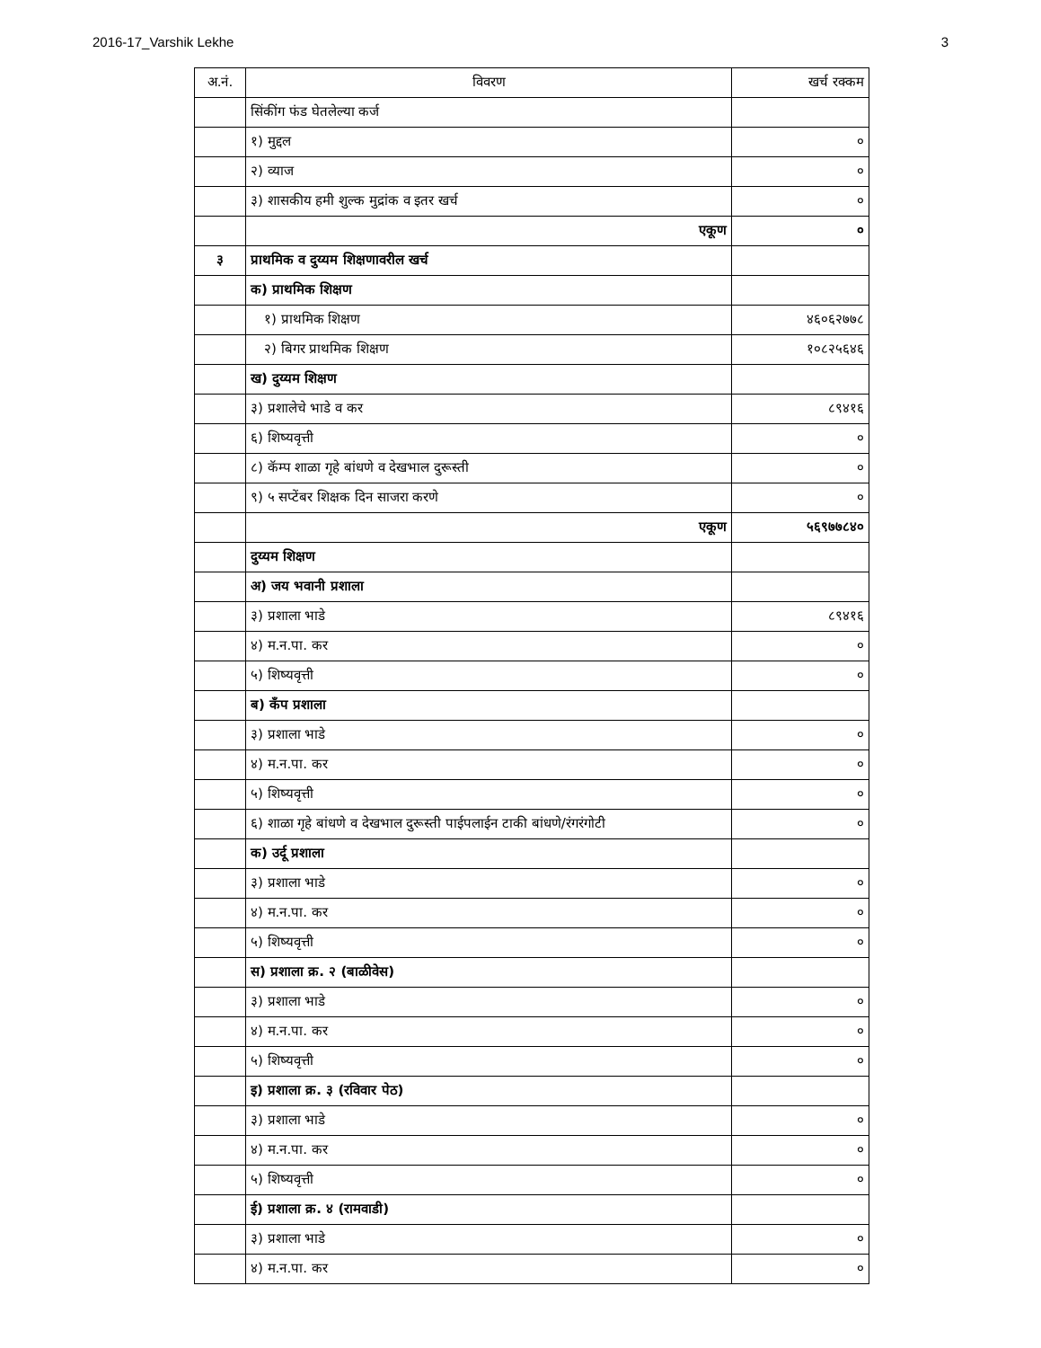2016-17_Varshik Lekhe 3
| अ.नं. | विवरण | खर्च रक्कम |
| --- | --- | --- |
| | सिंकींग फंड घेतलेल्या कर्ज | |
| | १) मुद्दल | ० |
| | २) व्याज | ० |
| | ३) शासकीय हमी शुल्क मुद्रांक व इतर खर्च | ० |
| | एकूण | ० |
| ३ | प्राथमिक व दुय्यम शिक्षणावरील खर्च | |
| | क) प्राथमिक शिक्षण | |
| | १) प्राथमिक शिक्षण | ४६०६२७७८ |
| | २) बिगर प्राथमिक शिक्षण | १०८२५६४६ |
| | ख) दुय्यम शिक्षण | |
| | ३) प्रशालेचे भाडे व कर | ८९४१६ |
| | ६) शिष्यवृत्ती | ० |
| | ८) कॅम्प शाळा गृहे बांधणे व देखभाल दुरूस्ती | ० |
| | ९) ५ सप्टेंबर शिक्षक दिन साजरा करणे | ० |
| | एकूण | ५६९७७८४० |
| | दुय्यम शिक्षण | |
| | अ) जय भवानी प्रशाला | |
| | ३) प्रशाला भाडे | ८९४१६ |
| | ४) म.न.पा. कर | ० |
| | ५) शिष्यवृत्ती | ० |
| | ब) कँप प्रशाला | |
| | ३) प्रशाला भाडे | ० |
| | ४) म.न.पा. कर | ० |
| | ५) शिष्यवृत्ती | ० |
| | ६) शाळा गृहे बांधणे व देखभाल दुरूस्ती पाईपलाईन टाकी बांधणे/रंगरंगोटी | ० |
| | क) उर्दू प्रशाला | |
| | ३) प्रशाला भाडे | ० |
| | ४) म.न.पा. कर | ० |
| | ५) शिष्यवृत्ती | ० |
| | स) प्रशाला क्र. २ (बाळीवेस) | |
| | ३) प्रशाला भाडे | ० |
| | ४) म.न.पा. कर | ० |
| | ५) शिष्यवृत्ती | ० |
| | इ) प्रशाला क्र. ३ (रविवार पेठ) | |
| | ३) प्रशाला भाडे | ० |
| | ४) म.न.पा. कर | ० |
| | ५) शिष्यवृत्ती | ० |
| | ई) प्रशाला क्र. ४ (रामवाडी) | |
| | ३) प्रशाला भाडे | ० |
| | ४) म.न.पा. कर | ० |